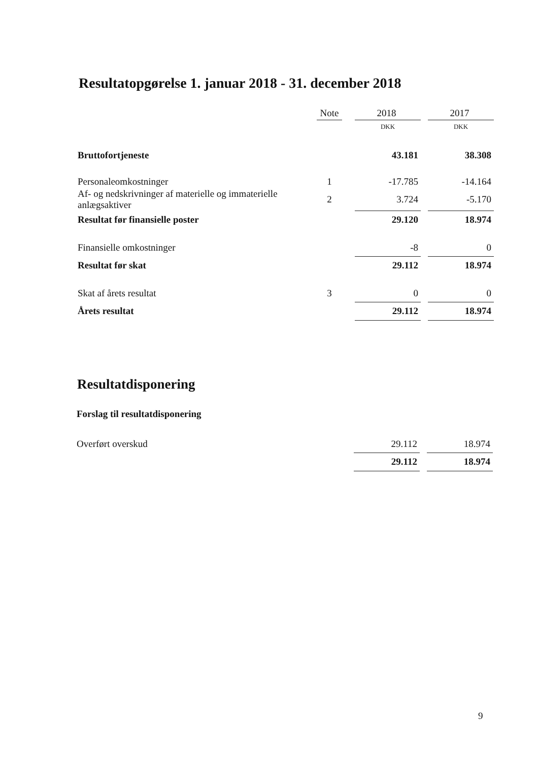Resultatopgørelse 1. januar 2018 - 31. december 2018
| | Note | | 2018 | | 2017 |
| | | | DKK | | DKK |
| Bruttofortjeneste | | | 43.181 | | 38.308 |
| Personaleomkostninger | 1 | | -17.785 | | -14.164 |
| Af- og nedskrivninger af materielle og immaterielle anlægsaktiver | 2 | | 3.724 | | -5.170 |
| Resultat før finansielle poster | | | 29.120 | | 18.974 |
| Finansielle omkostninger | | | -8 | | 0 |
| Resultat før skat | | | 29.112 | | 18.974 |
| Skat af årets resultat | 3 | | 0 | | 0 |
| Årets resultat | | | 29.112 | | 18.974 |
Resultatdisponering
Forslag til resultatdisponering
| Overført overskud | | | 29.112 | | 18.974 |
| | | | 29.112 | | 18.974 |
9